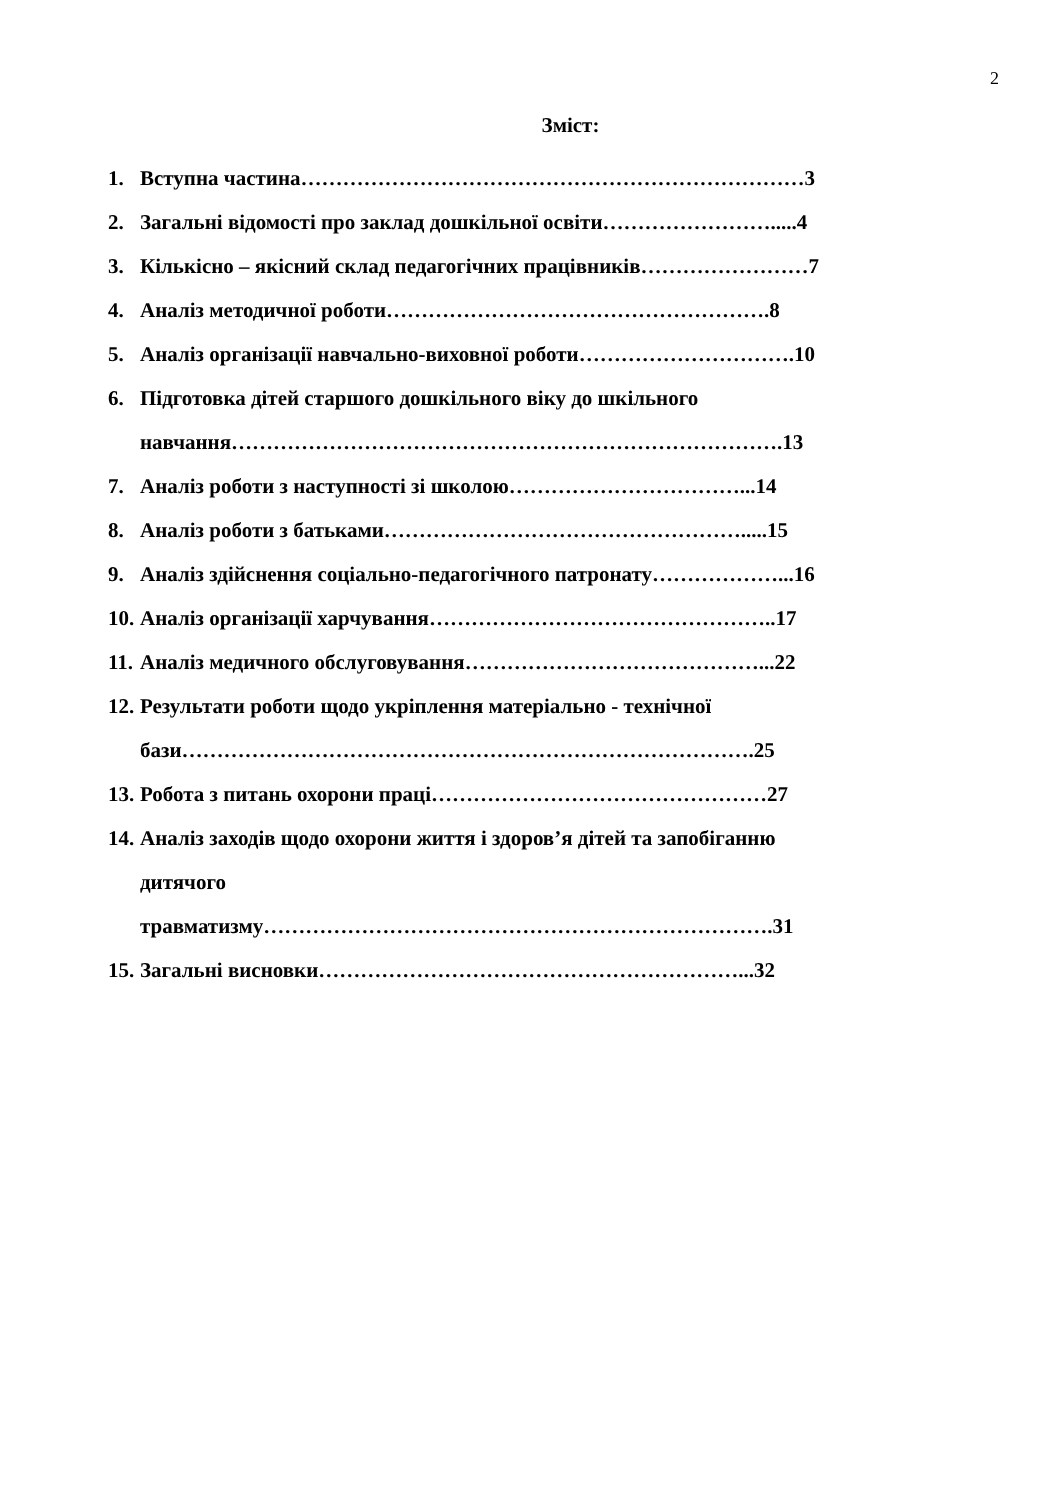2
Зміст:
1. Вступна частина………………………………………………………………3
2. Загальні відомості про заклад дошкільної освіти…………………….....4
3. Кількісно – якісний склад педагогічних працівників……………………7
4. Аналіз методичної роботи……………………………………………….8
5. Аналіз організації навчально-виховної роботи………………………….10
6. Підготовка дітей старшого дошкільного віку до шкільного
навчання…………………………………………………………………….13
7. Аналіз роботи з наступності зі школою……………………………...14
8. Аналіз роботи з батьками…………………………………………….....15
9. Аналіз здійснення соціально-педагогічного патронату………………...16
10. Аналіз організації харчування…………………………………………..17
11. Аналіз медичного обслуговування……………………………………...22
12. Результати роботи щодо укріплення матеріально - технічної
бази……………………………………………………………………….25
13. Робота з питань охорони праці…………………………………………27
14. Аналіз заходів щодо охорони життя і здоров’я дітей та запобіганню
дитячого
травматизму……………………………………………………………….31
15. Загальні висновки……………………………………………………...32